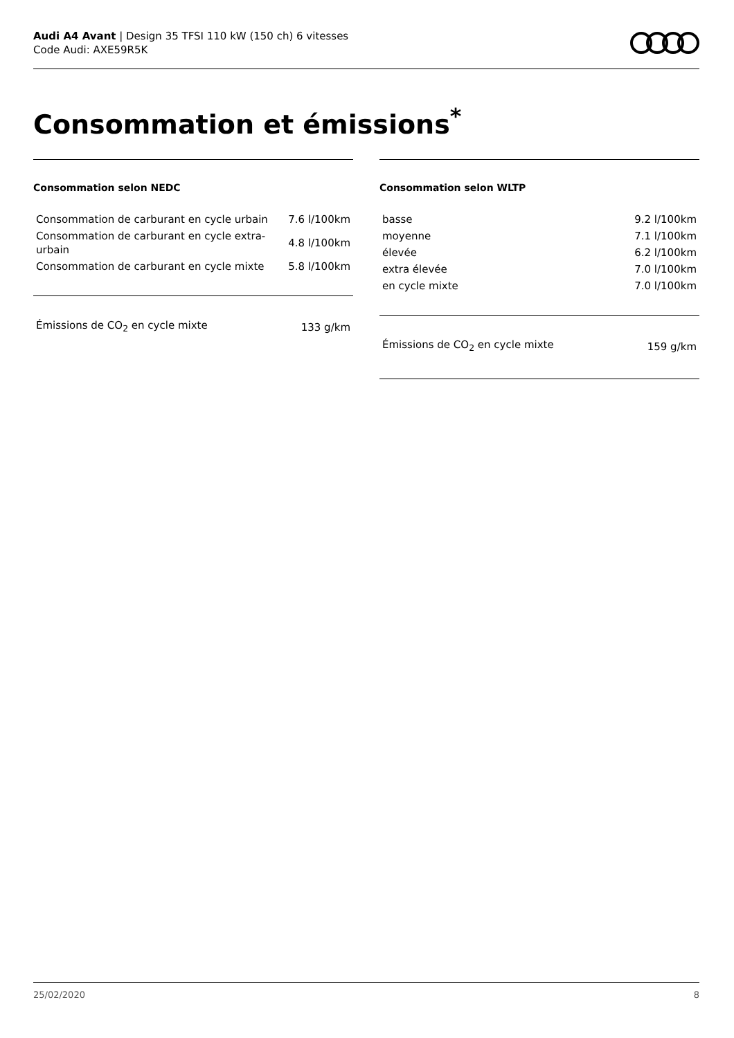Audi A4 Avant | Design 35 TFSI 110 kW (150 ch) 6 vitesses
Code Audi: AXE59R5K
Consommation et émissions<sup>*</sup>
Consommation selon NEDC
| Consommation de carburant en cycle urbain | 7.6 l/100km |
| Consommation de carburant en cycle extra-urbain | 4.8 l/100km |
| Consommation de carburant en cycle mixte | 5.8 l/100km |
| Émissions de CO<sub>2</sub> en cycle mixte | 133 g/km |
Consommation selon WLTP
| basse | 9.2 l/100km |
| moyenne | 7.1 l/100km |
| élevée | 6.2 l/100km |
| extra élevée | 7.0 l/100km |
| en cycle mixte | 7.0 l/100km |
| Émissions de CO<sub>2</sub> en cycle mixte | 159 g/km |
25/02/2020 8